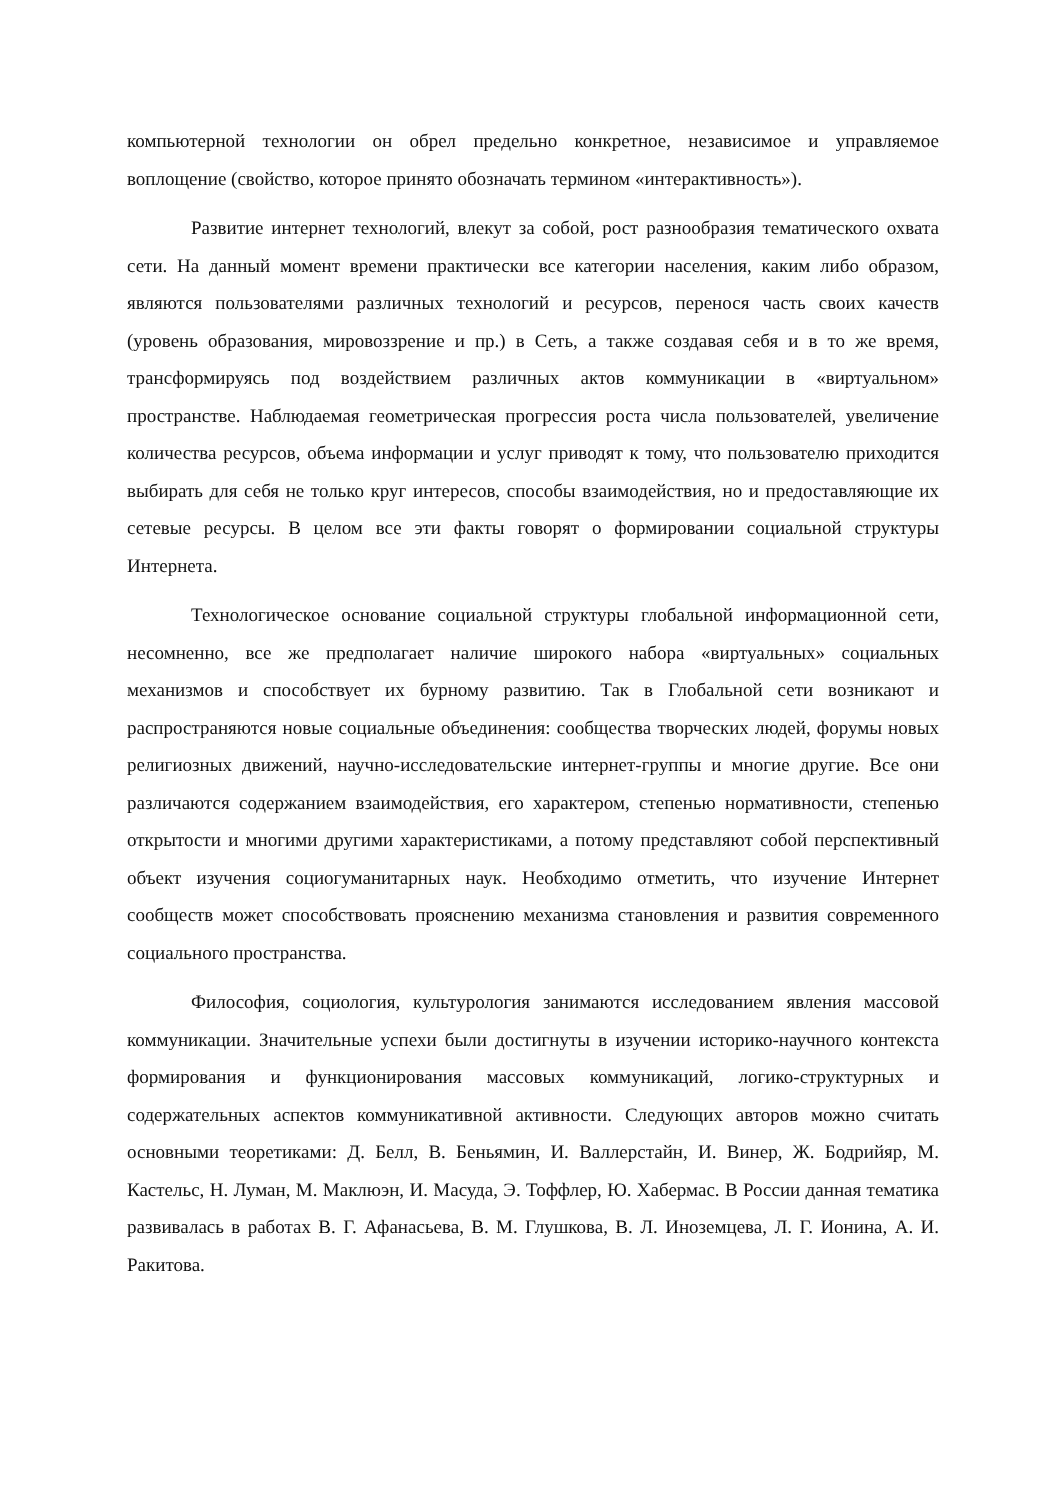компьютерной технологии он обрел предельно конкретное, независимое и управляемое воплощение (свойство, которое принято обозначать термином «интерактивность»).
Развитие интернет технологий, влекут за собой, рост разнообразия тематического охвата сети. На данный момент времени практически все категории населения, каким либо образом, являются пользователями различных технологий и ресурсов, перенося часть своих качеств (уровень образования, мировоззрение и пр.) в Сеть, а также создавая себя и в то же время, трансформируясь под воздействием различных актов коммуникации в «виртуальном» пространстве. Наблюдаемая геометрическая прогрессия роста числа пользователей, увеличение количества ресурсов, объема информации и услуг приводят к тому, что пользователю приходится выбирать для себя не только круг интересов, способы взаимодействия, но и предоставляющие их сетевые ресурсы. В целом все эти факты говорят о формировании социальной структуры Интернета.
Технологическое основание социальной структуры глобальной информационной сети, несомненно, все же предполагает наличие широкого набора «виртуальных» социальных механизмов и способствует их бурному развитию. Так в Глобальной сети возникают и распространяются новые социальные объединения: сообщества творческих людей, форумы новых религиозных движений, научно-исследовательские интернет-группы и многие другие. Все они различаются содержанием взаимодействия, его характером, степенью нормативности, степенью открытости и многими другими характеристиками, а потому представляют собой перспективный объект изучения социогуманитарных наук. Необходимо отметить, что изучение Интернет сообществ может способствовать прояснению механизма становления и развития современного социального пространства.
Философия, социология, культурология занимаются исследованием явления массовой коммуникации. Значительные успехи были достигнуты в изучении историко-научного контекста формирования и функционирования массовых коммуникаций, логико-структурных и содержательных аспектов коммуникативной активности. Следующих авторов можно считать основными теоретиками: Д. Белл, В. Беньямин, И. Валлерстайн, И. Винер, Ж. Бодрийяр, М. Кастельс, Н. Луман, М. Маклюэн, И. Масуда, Э. Тоффлер, Ю. Хабермас. В России данная тематика развивалась в работах В. Г. Афанасьева, В. М. Глушкова, В. Л. Иноземцева, Л. Г. Ионина, А. И. Ракитова.